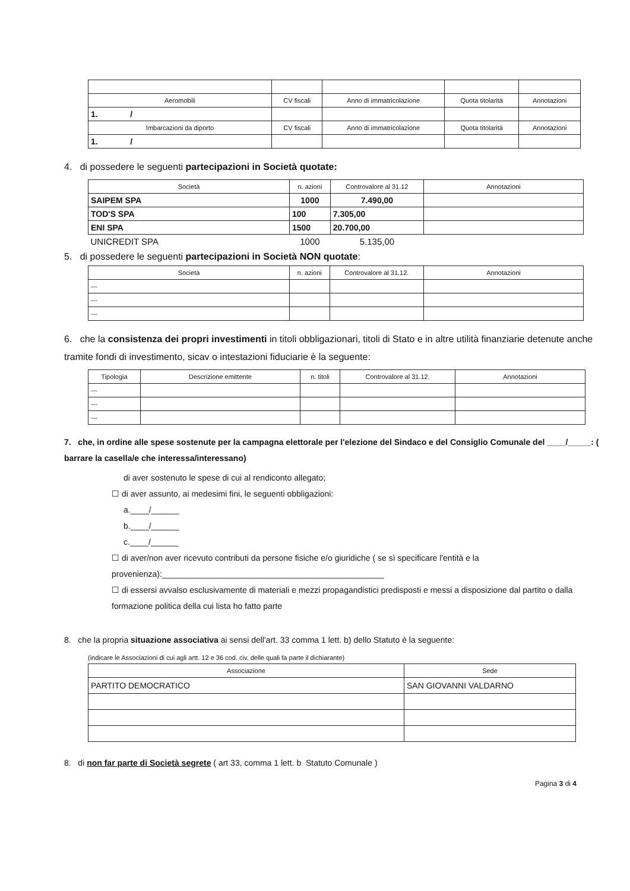| Aeromobili | CV fiscali | Anno di immatricolazione | Quota titolarità | Annotazioni |
| --- | --- | --- | --- | --- |
| 1. / | | | | |
| Imbarcazioni da diporto | CV fiscali | Anno di immatricolazione | Quota titolarità | Annotazioni |
| 1. / | | | | |
4. di possedere le seguenti partecipazioni in Società quotate:
| Società | n. azioni | Controvalore al 31.12 | Annotazioni |
| --- | --- | --- | --- |
| SAIPEM SPA | 1000 | 7.490,00 | |
| TOD'S SPA | 100 | 7.305,00 | |
| ENI SPA | 1500 | 20.700,00 | |
| UNICREDIT SPA | 1000 | 5.135,00 | |
5. di possedere le seguenti partecipazioni in Società NON quotate:
| Società | n. azioni | Controvalore al 31.12. | Annotazioni |
| --- | --- | --- | --- |
| --- | | | |
| --- | | | |
| --- | | | |
6. che la consistenza dei propri investimenti in titoli obbligazionari, titoli di Stato e in altre utilità finanziarie detenute anche tramite fondi di investimento, sicav o intestazioni fiduciarie è la seguente:
| Tipologia | Descrizione emittente | n. titoli | Controvalore al 31.12. | Annotazioni |
| --- | --- | --- | --- | --- |
| --- | | | | |
| --- | | | | |
| --- | | | | |
7. che, in ordine alle spese sostenute per la campagna elettorale per l'elezione del Sindaco e del Consiglio Comunale del ____/_____: ( barrare la casella/e che interessa/interessano)
di aver sostenuto le spese di cui al rendiconto allegato;
☐ di aver assunto, ai medesimi fini, le seguenti obbligazioni:
a.____/______
b.____/______
c.____/______
☐ di aver/non aver ricevuto contributi da persone fisiche e/o giuridiche ( se sì specificare l'entità e la provenienza):________________________________________________
☐ di essersi avvalso esclusivamente di materiali e mezzi propagandistici predisposti e messi a disposizione dal partito o dalla formazione politica della cui lista ho fatto parte
8. che la propria situazione associativa ai sensi dell'art. 33 comma 1 lett. b) dello Statuto è la seguente:
(indicare le Associazioni di cui agli artt. 12 e 36 cod. civ. delle quali fa parte il dichiarante)
| Associazione | Sede |
| --- | --- |
| PARTITO DEMOCRATICO | SAN GIOVANNI VALDARNO |
8. di non far parte di Società segrete ( art 33, comma 1 lett. b Statuto Comunale )
Pagina 3 di 4